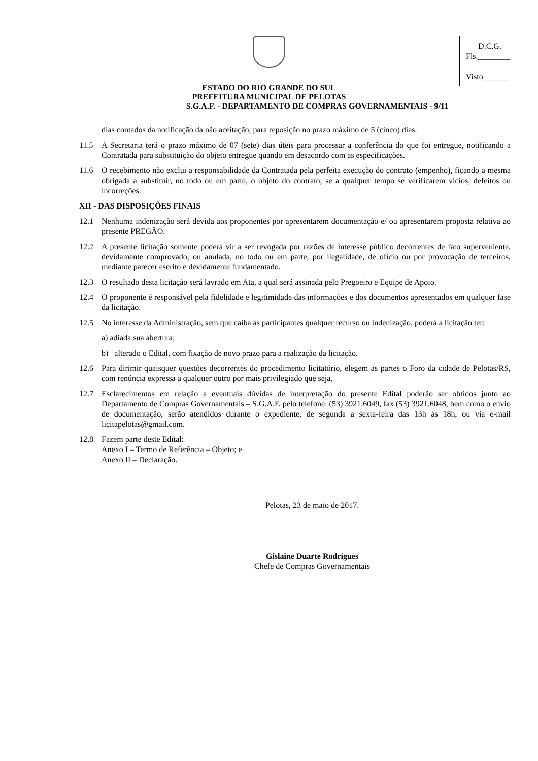D.C.G.
Fls.________
Visto______
ESTADO DO RIO GRANDE DO SUL
PREFEITURA MUNICIPAL DE PELOTAS
S.G.A.F. - DEPARTAMENTO DE COMPRAS GOVERNAMENTAIS - 9/11
dias contados da notificação da não aceitação, para reposição no prazo máximo de 5 (cinco) dias.
11.5 A Secretaria terá o prazo máximo de 07 (sete) dias úteis para processar a conferência do que foi entregue, notificando a Contratada para substituição do objeto entregue quando em desacordo com as especificações.
11.6 O recebimento não exclui a responsabilidade da Contratada pela perfeita execução do contrato (empenho), ficando a mesma obrigada a substituir, no todo ou em parte, o objeto do contrato, se a qualquer tempo se verificarem vícios, defeitos ou incorreções.
XII - DAS DISPOSIÇÕES FINAIS
12.1 Nenhuma indenização será devida aos proponentes por apresentarem documentação e/ ou apresentarem proposta relativa ao presente PREGÃO.
12.2 A presente licitação somente poderá vir a ser revogada por razões de interesse público decorrentes de fato superveniente, devidamente comprovado, ou anulada, no todo ou em parte, por ilegalidade, de ofício ou por provocação de terceiros, mediante parecer escrito e devidamente fundamentado.
12.3 O resultado desta licitação será lavrado em Ata, a qual será assinada pelo Pregoeiro e Equipe de Apoio.
12.4 O proponente é responsável pela fidelidade e legitimidade das informações e dos documentos apresentados em qualquer fase da licitação.
12.5 No interesse da Administração, sem que caiba às participantes qualquer recurso ou indenização, poderá a licitação ter:
a) adiada sua abertura;
b) alterado o Edital, com fixação de novo prazo para a realização da licitação.
12.6 Para dirimir quaisquer questões decorrentes do procedimento licitatório, elegem as partes o Foro da cidade de Pelotas/RS, com renúncia expressa a qualquer outro por mais privilegiado que seja.
12.7 Esclarecimentos em relação a eventuais dúvidas de interpretação do presente Edital poderão ser obtidos junto ao Departamento de Compras Governamentais – S.G.A.F. pelo telefone: (53) 3921.6049, fax (53) 3921.6048, bem como o envio de documentação, serão atendidos durante o expediente, de segunda a sexta-feira das 13h às 18h, ou via e-mail licitapelotas@gmail.com.
12.8 Fazem parte deste Edital:
Anexo I – Termo de Referência – Objeto; e
Anexo II – Declaração.
Pelotas, 23 de maio de 2017.
Gislaine Duarte Rodrigues
Chefe de Compras Governamentais